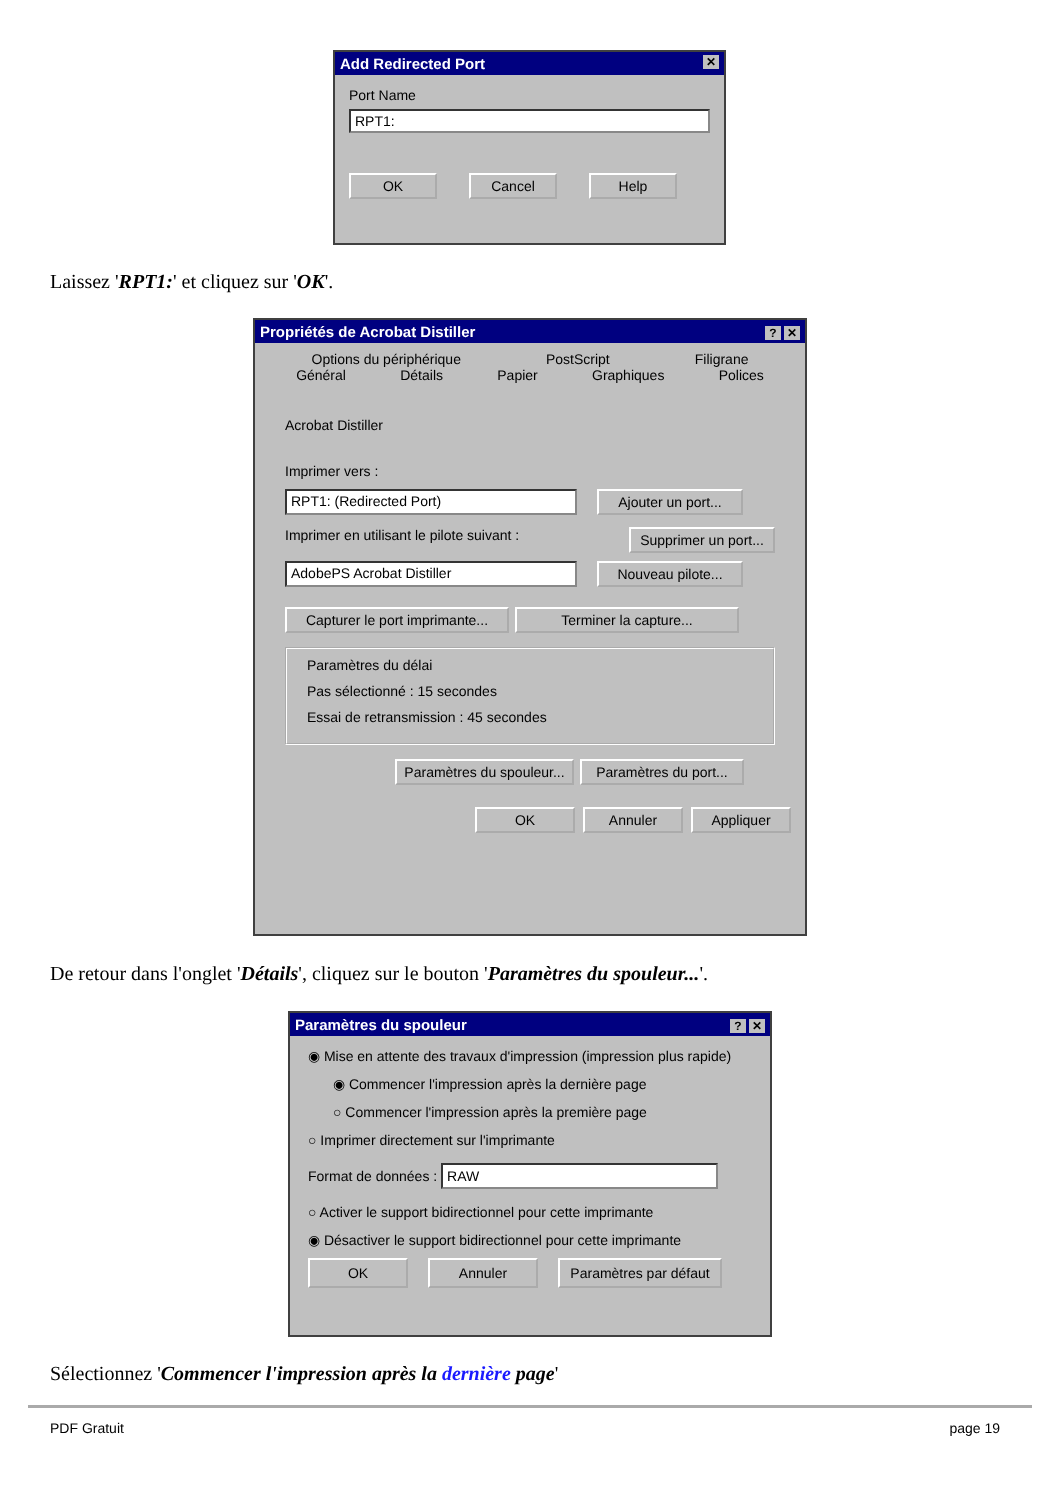Add Redirected Port ✕
Port Name
RPT1:
OK Cancel Help
Laissez 'RPT1:' et cliquez sur 'OK'.
Propriétés de Acrobat Distiller? ✕
Options du périphérique PostScript Filigrane
Général Détails Papier Graphiques Polices
Acrobat Distiller
Imprimer vers :
RPT1: (Redirected Port) Ajouter un port...
Imprimer en utilisant le pilote suivant : Supprimer un port...
AdobePS Acrobat Distiller Nouveau pilote...
Capturer le port imprimante... Terminer la capture...
Paramètres du délai
Pas sélectionné : 15 secondes
Essai de retransmission : 45 secondes
Paramètres du spouleur... Paramètres du port...
OK Annuler Appliquer
De retour dans l'onglet 'Détails', cliquez sur le bouton 'Paramètres du spouleur...'.
Paramètres du spouleur? ✕
◉ Mise en attente des travaux d'impression (impression plus rapide)
◉ Commencer l'impression après la dernière page
○ Commencer l'impression après la première page
○ Imprimer directement sur l'imprimante
Format de données : RAW
○ Activer le support bidirectionnel pour cette imprimante
◉ Désactiver le support bidirectionnel pour cette imprimante
OK Annuler Paramètres par défaut
Sélectionnez 'Commencer l'impression après la dernière page'
PDF Gratuit page 19